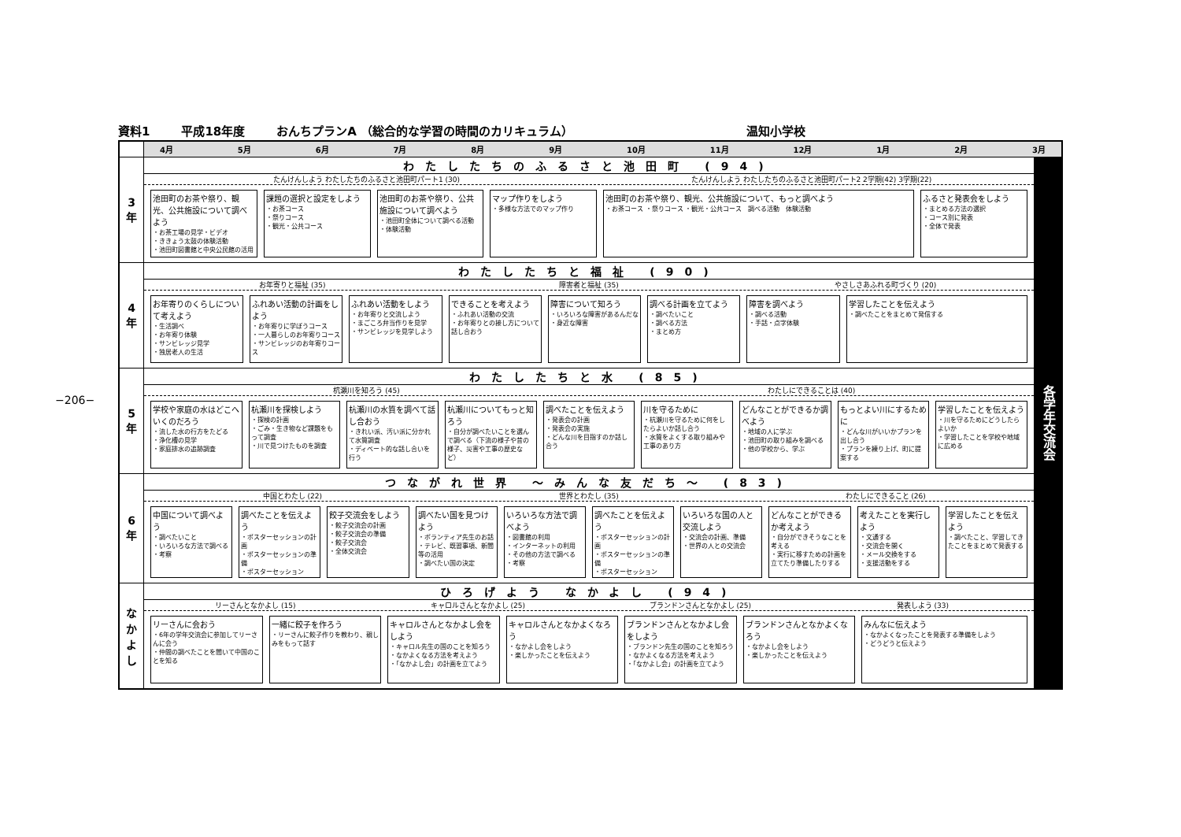−206−
資料1 平成18年度 おんちプランA （総合的な学習の時間のカリキュラム） 温知小学校
| | 4月 5月 6月 7月 8月 9月 10月 11月 12月 1月 2月 3月 | |
| 3 年 | わたしたちのふるさと池田町 (94) たんけんしよう わたしたちのふるさと池田町パート1 (30) たんけんしよう わたしたちのふるさと池田町パート2 2学期(42) 3学期(22) 池田町のお茶や祭り、観光、公共施設について調べよう ・お茶工場の見学・ビデオ ・ききょう太鼓の体験活動 ・池田町図書館と中央公民館の活用 課題の選択と設定をしよう ・お茶コース ・祭りコース ・観光・公共コース 池田町のお茶や祭り、公共施設について調べよう ・池田町全体について調べる活動 ・体験活動 マップ作りをしよう ・多様な方法でのマップ作り 池田町のお茶や祭り、観光、公共施設について、もっと調べよう ・お茶コース ・祭りコース ・観光・公共コース 調べる活動 体験活動 ふるさと発表会をしよう ・まとめる方法の選択 ・コース別に発表 ・全体で発表 | 各学年交流会 |
| 4 年 | わたしたちと福祉 (90) お年寄りと福祉 (35) 障害者と福祉 (35) やさしさあふれる町づくり (20) お年寄りのくらしについて考えよう ・生活調べ ・お年寄り体験 ・サンビレッジ見学 ・独居老人の生活 ふれあい活動の計画をしよう ・お年寄りに学ぼうコース ・一人暮らしのお年寄りコース ・サンビレッジのお年寄りコース ふれあい活動をしよう ・お年寄りと交流しよう ・まごころ弁当作りを見学 ・サンビレッジを見学しよう できることを考えよう ・ふれあい活動の交流 ・お年寄りとの接し方について話し合おう 障害について知ろう ・いろいろな障害があるんだな ・身近な障害 調べる計画を立てよう ・調べたいこと ・調べる方法 ・まとめ方 障害を調べよう ・調べる活動 ・手話・点字体験 学習したことを伝えよう ・調べたことをまとめて発信する | |
| 5 年 | わたしたちと水 (85) 杭瀬川を知ろう (45) わたしにできることは (40) 学校や家庭の水はどこへいくのだろう ・流した水の行方をたどる ・浄化槽の見学 ・家庭排水の追跡調査 杭瀬川を探検しよう ・探検の計画 ・ごみ・生き物など課題をもって調査 ・川で見つけたものを調査 杭瀬川の水質を調べて話し合おう ・きれい派、汚い派に分かれて水質調査 ・ディベート的な話し合いを行う 杭瀬川についてもっと知ろう ・自分が調べたいことを選んで調べる（下流の様子や昔の様子、災害や工事の歴史など） 調べたことを伝えよう ・発表会の計画 ・発表会の実施 ・どんな川を目指すのか話し合う 川を守るために ・杭瀬川を守るために何をしたらよいか話し合う ・水質をよくする取り組みや工事のあり方 どんなことができるか調べよう ・地域の人に学ぶ ・池田町の取り組みを調べる ・他の学校から、学ぶ もっとよい川にするために ・どんな川がいいかプランを出し合う ・プランを練り上げ、町に提案する 学習したことを伝えよう ・川を守るためにどうしたらよいか ・学習したことを学校や地域に広める | |
| 6 年 | つながれ世界 〜みんな友だち〜 (83) 中国とわたし (22) 世界とわたし (35) わたしにできること (26) 中国について調べよう ・調べたいこと ・いろいろな方法で調べる ・考察 調べたことを伝えよう ・ポスターセッションの計画 ・ポスターセッションの準備 ・ポスターセッション 餃子交流会をしよう ・餃子交流会の計画 ・餃子交流会の準備 ・餃子交流会 ・全体交流会 調べたい国を見つけよう ・ボランティア先生のお話 ・テレビ、既習事項、新聞等の活用 ・調べたい国の決定 いろいろな方法で調べよう ・図書館の利用 ・インターネットの利用 ・その他の方法で調べる ・考察 調べたことを伝えよう ・ポスターセッションの計画 ・ポスターセッションの準備 ・ポスターセッション いろいろな国の人と交流しよう ・交流会の計画、準備 ・世界の人との交流会 どんなことができるか考えよう ・自分ができそうなことを考える ・実行に移すための計画を立てたり準備したりする 考えたことを実行しよう ・文通する ・交流会を開く ・メール交換をする ・支援活動をする 学習したことを伝えよう ・調べたこと、学習してきたことをまとめて発表する | |
| な か よ し | ひろげよう なかよし (94) リーさんとなかよし (15) キャロルさんとなかよし (25) ブランドンさんとなかよし (25) 発表しよう (33) リーさんに会おう ・6年の学年交流会に参加してリーさんに会う ・仲間の調べたことを聞いて中国のことを知る 一緒に餃子を作ろう ・リーさんに餃子作りを教わり、親しみをもって話す キャロルさんとなかよし会をしよう ・キャロル先生の国のことを知ろう ・なかよくなる方法を考えよう ・「なかよし会」の計画を立てよう キャロルさんとなかよくなろう ・なかよし会をしよう ・楽しかったことを伝えよう ブランドンさんとなかよし会をしよう ・ブランドン先生の国のことを知ろう ・なかよくなる方法を考えよう ・「なかよし会」の計画を立てよう ブランドンさんとなかよくなろう ・なかよし会をしよう ・楽しかったことを伝えよう みんなに伝えよう ・なかよくなったことを発表する準備をしよう ・どうどうと伝えよう | |